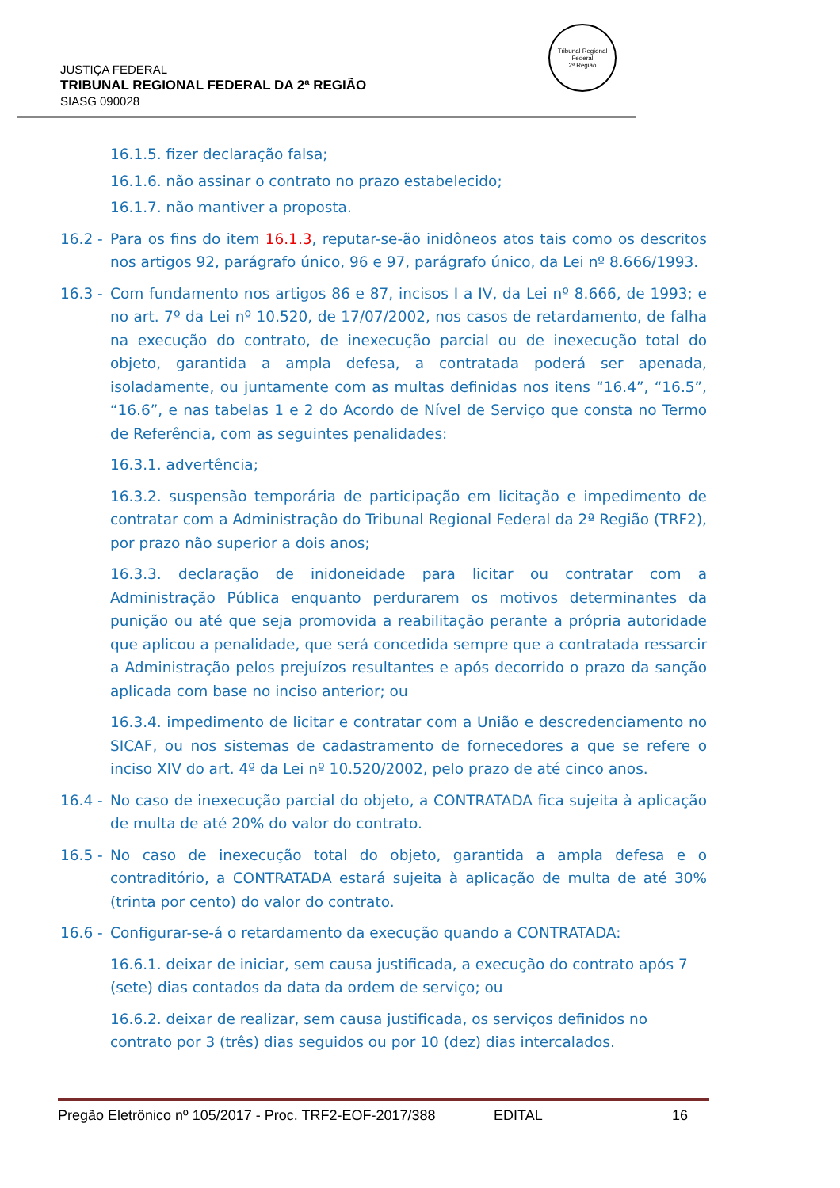Tribunal Regional Federal
2ª Região
JUSTIÇA FEDERAL
TRIBUNAL REGIONAL FEDERAL DA 2ª REGIÃO
SIASG 090028
16.1.5. fizer declaração falsa;
16.1.6. não assinar o contrato no prazo estabelecido;
16.1.7. não mantiver a proposta.
16.2 - Para os fins do item 16.1.3, reputar-se-ão inidôneos atos tais como os descritos nos artigos 92, parágrafo único, 96 e 97, parágrafo único, da Lei nº 8.666/1993.
16.3 - Com fundamento nos artigos 86 e 87, incisos I a IV, da Lei nº 8.666, de 1993; e no art. 7º da Lei nº 10.520, de 17/07/2002, nos casos de retardamento, de falha na execução do contrato, de inexecução parcial ou de inexecução total do objeto, garantida a ampla defesa, a contratada poderá ser apenada, isoladamente, ou juntamente com as multas definidas nos itens “16.4”, “16.5”, “16.6”, e nas tabelas 1 e 2 do Acordo de Nível de Serviço que consta no Termo de Referência, com as seguintes penalidades:
16.3.1. advertência;
16.3.2. suspensão temporária de participação em licitação e impedimento de contratar com a Administração do Tribunal Regional Federal da 2ª Região (TRF2), por prazo não superior a dois anos;
16.3.3. declaração de inidoneidade para licitar ou contratar com a Administração Pública enquanto perdurarem os motivos determinantes da punição ou até que seja promovida a reabilitação perante a própria autoridade que aplicou a penalidade, que será concedida sempre que a contratada ressarcir a Administração pelos prejuízos resultantes e após decorrido o prazo da sanção aplicada com base no inciso anterior; ou
16.3.4. impedimento de licitar e contratar com a União e descredenciamento no SICAF, ou nos sistemas de cadastramento de fornecedores a que se refere o inciso XIV do art. 4º da Lei nº 10.520/2002, pelo prazo de até cinco anos.
16.4 - No caso de inexecução parcial do objeto, a CONTRATADA fica sujeita à aplicação de multa de até 20% do valor do contrato.
16.5 - No caso de inexecução total do objeto, garantida a ampla defesa e o contraditório, a CONTRATADA estará sujeita à aplicação de multa de até 30% (trinta por cento) do valor do contrato.
16.6 - Configurar-se-á o retardamento da execução quando a CONTRATADA:
16.6.1. deixar de iniciar, sem causa justificada, a execução do contrato após 7 (sete) dias contados da data da ordem de serviço; ou
16.6.2. deixar de realizar, sem causa justificada, os serviços definidos no contrato por 3 (três) dias seguidos ou por 10 (dez) dias intercalados.
Pregão Eletrônico nº 105/2017 - Proc. TRF2-EOF-2017/388 EDITAL 16